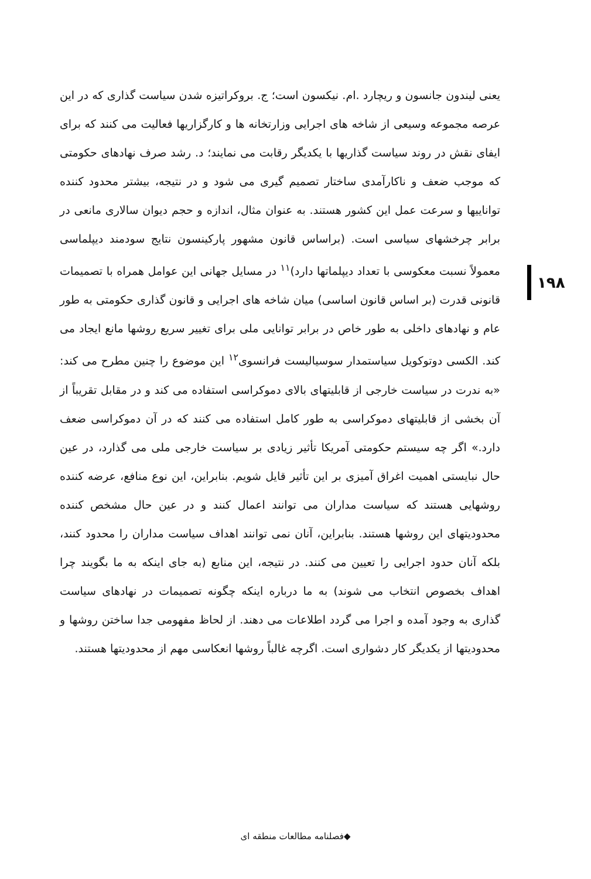۱۹۸
یعنی لیندون جانسون و ریچارد .ام. نیکسون است؛ ج. بروکراتیزه شدن سیاست گذاری که در این عرصه مجموعه وسیعی از شاخه های اجرایی وزارتخانه ها و کارگزاریها فعالیت می کنند که برای ایفای نقش در روند سیاست گذاریها با یکدیگر رقابت می نمایند؛ د. رشد صرف نهادهای حکومتی که موجب ضعف و ناکارآمدی ساختار تصمیم گیری می شود و در نتیجه، بیشتر محدود کننده تواناییها و سرعت عمل این کشور هستند. به عنوان مثال، اندازه و حجم دیوان سالاری مانعی در برابر چرخشهای سیاسی است. (براساس قانون مشهور پارکینسون نتایج سودمند دیپلماسی معمولاً نسبت معکوسی با تعداد دیپلماتها دارد)<sup>۱۱</sup> در مسایل جهانی این عوامل همراه با تصمیمات قانونی قدرت (بر اساس قانون اساسی) میان شاخه های اجرایی و قانون گذاری حکومتی به طور عام و نهادهای داخلی به طور خاص در برابر توانایی ملی برای تغییر سریع روشها مانع ایجاد می کند. الکسی دوتوکویل سیاستمدار سوسیالیست فرانسوی<sup>۱۲</sup> این موضوع را چنین مطرح می کند: «به ندرت در سیاست خارجی از قابلیتهای بالای دموکراسی استفاده می کند و در مقابل تقریباً از آن بخشی از قابلیتهای دموکراسی به طور کامل استفاده می کنند که در آن دموکراسی ضعف دارد.» اگر چه سیستم حکومتی آمریکا تأثیر زیادی بر سیاست خارجی ملی می گذارد، در عین حال نبایستی اهمیت اغراق آمیزی بر این تأثیر قایل شویم. بنابراین، این نوع منافع، عرضه کننده روشهایی هستند که سیاست مداران می توانند اعمال کنند و در عین حال مشخص کننده محدودیتهای این روشها هستند. بنابراین، آنان نمی توانند اهداف سیاست مداران را محدود کنند، بلکه آنان حدود اجرایی را تعیین می کنند. در نتیجه، این منابع (به جای اینکه به ما بگویند چرا اهداف بخصوص انتخاب می شوند) به ما درباره اینکه چگونه تصمیمات در نهادهای سیاست گذاری به وجود آمده و اجرا می گردد اطلاعات می دهند. از لحاظ مفهومی جدا ساختن روشها و محدودیتها از یکدیگر کار دشواری است. اگرچه غالباً روشها انعکاسی مهم از محدودیتها هستند.
◆فصلنامه مطالعات منطقه ای